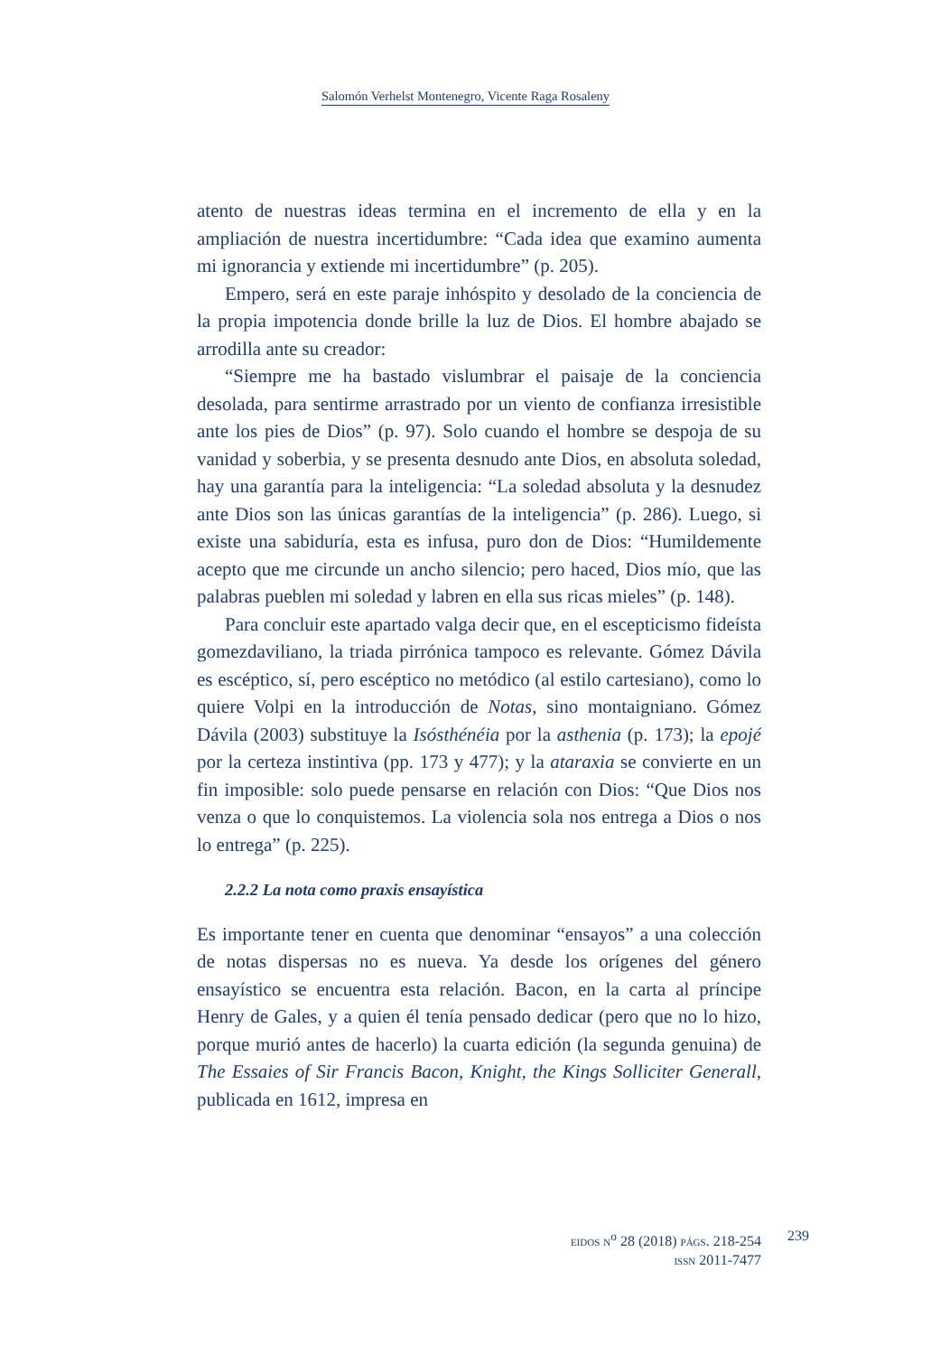Salomón Verhelst Montenegro, Vicente Raga Rosaleny
atento de nuestras ideas termina en el incremento de ella y en la ampliación de nuestra incertidumbre: “Cada idea que examino aumenta mi ignorancia y extiende mi incertidumbre” (p. 205).
Empero, será en este paraje inhóspito y desolado de la conciencia de la propia impotencia donde brille la luz de Dios. El hombre abajado se arrodilla ante su creador:
“Siempre me ha bastado vislumbrar el paisaje de la conciencia desolada, para sentirme arrastrado por un viento de confianza irresistible ante los pies de Dios” (p. 97). Solo cuando el hombre se despoja de su vanidad y soberbia, y se presenta desnudo ante Dios, en absoluta soledad, hay una garantía para la inteligencia: “La soledad absoluta y la desnudez ante Dios son las únicas garantías de la inteligencia” (p. 286). Luego, si existe una sabiduría, esta es infusa, puro don de Dios: “Humildemente acepto que me circunde un ancho silencio; pero haced, Dios mío, que las palabras pueblen mi soledad y labren en ella sus ricas mieles” (p. 148).
Para concluir este apartado valga decir que, en el escepticismo fideísta gomezdaviliano, la triada pirrónica tampoco es relevante. Gómez Dávila es escéptico, sí, pero escéptico no metódico (al estilo cartesiano), como lo quiere Volpi en la introducción de Notas, sino montaigniano. Gómez Dávila (2003) substituye la Isósthénéia por la asthenia (p. 173); la epojé por la certeza instintiva (pp. 173 y 477); y la ataraxia se convierte en un fin imposible: solo puede pensarse en relación con Dios: “Que Dios nos venza o que lo conquistemos. La violencia sola nos entrega a Dios o nos lo entrega” (p. 225).
2.2.2 La nota como praxis ensayística
Es importante tener en cuenta que denominar “ensayos” a una colección de notas dispersas no es nueva. Ya desde los orígenes del género ensayístico se encuentra esta relación. Bacon, en la carta al príncipe Henry de Gales, y a quien él tenía pensado dedicar (pero que no lo hizo, porque murió antes de hacerlo) la cuarta edición (la segunda genuina) de The Essaies of Sir Francis Bacon, Knight, the Kings Solliciter Generall, publicada en 1612, impresa en
EIDOS N<sup>o</sup> 28 (2018) PÁGS. 218-254
ISSN 2011-7477
239